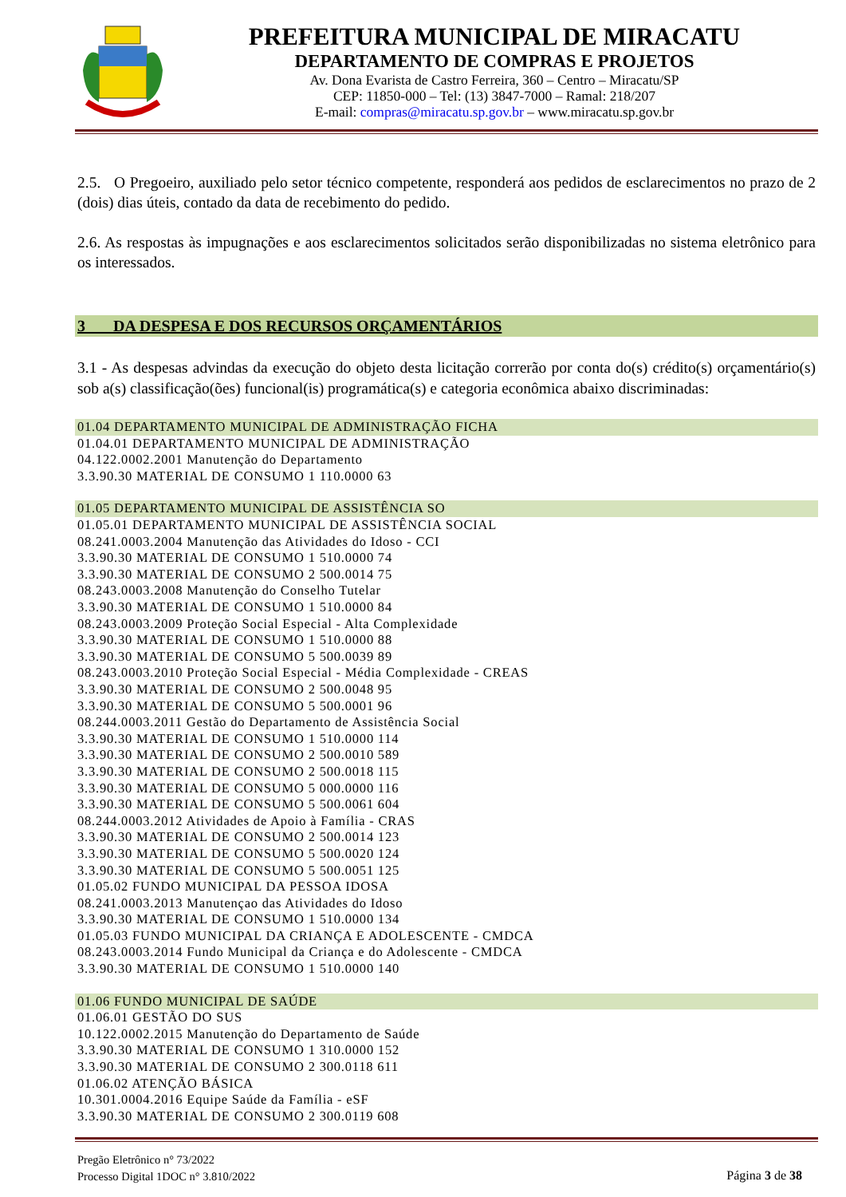PREFEITURA MUNICIPAL DE MIRACATU
DEPARTAMENTO DE COMPRAS E PROJETOS
Av. Dona Evarista de Castro Ferreira, 360 – Centro – Miracatu/SP
CEP: 11850-000 – Tel: (13) 3847-7000 – Ramal: 218/207
E-mail: compras@miracatu.sp.gov.br – www.miracatu.sp.gov.br
2.5. O Pregoeiro, auxiliado pelo setor técnico competente, responderá aos pedidos de esclarecimentos no prazo de 2 (dois) dias úteis, contado da data de recebimento do pedido.
2.6. As respostas às impugnações e aos esclarecimentos solicitados serão disponibilizadas no sistema eletrônico para os interessados.
3 DA DESPESA E DOS RECURSOS ORÇAMENTÁRIOS
3.1 - As despesas advindas da execução do objeto desta licitação correrão por conta do(s) crédito(s) orçamentário(s) sob a(s) classificação(ões) funcional(is) programática(s) e categoria econômica abaixo discriminadas:
01.04 DEPARTAMENTO MUNICIPAL DE ADMINISTRAÇÃO FICHA
01.04.01 DEPARTAMENTO MUNICIPAL DE ADMINISTRAÇÃO
04.122.0002.2001 Manutenção do Departamento
3.3.90.30 MATERIAL DE CONSUMO 1 110.0000 63
01.05 DEPARTAMENTO MUNICIPAL DE ASSISTÊNCIA SO
01.05.01 DEPARTAMENTO MUNICIPAL DE ASSISTÊNCIA SOCIAL
08.241.0003.2004 Manutenção das Atividades do Idoso - CCI
3.3.90.30 MATERIAL DE CONSUMO 1 510.0000 74
3.3.90.30 MATERIAL DE CONSUMO 2 500.0014 75
08.243.0003.2008 Manutenção do Conselho Tutelar
3.3.90.30 MATERIAL DE CONSUMO 1 510.0000 84
08.243.0003.2009 Proteção Social Especial - Alta Complexidade
3.3.90.30 MATERIAL DE CONSUMO 1 510.0000 88
3.3.90.30 MATERIAL DE CONSUMO 5 500.0039 89
08.243.0003.2010 Proteção Social Especial - Média Complexidade - CREAS
3.3.90.30 MATERIAL DE CONSUMO 2 500.0048 95
3.3.90.30 MATERIAL DE CONSUMO 5 500.0001 96
08.244.0003.2011 Gestão do Departamento de Assistência Social
3.3.90.30 MATERIAL DE CONSUMO 1 510.0000 114
3.3.90.30 MATERIAL DE CONSUMO 2 500.0010 589
3.3.90.30 MATERIAL DE CONSUMO 2 500.0018 115
3.3.90.30 MATERIAL DE CONSUMO 5 000.0000 116
3.3.90.30 MATERIAL DE CONSUMO 5 500.0061 604
08.244.0003.2012 Atividades de Apoio à Família - CRAS
3.3.90.30 MATERIAL DE CONSUMO 2 500.0014 123
3.3.90.30 MATERIAL DE CONSUMO 5 500.0020 124
3.3.90.30 MATERIAL DE CONSUMO 5 500.0051 125
01.05.02 FUNDO MUNICIPAL DA PESSOA IDOSA
08.241.0003.2013 Manutençao das Atividades do Idoso
3.3.90.30 MATERIAL DE CONSUMO 1 510.0000 134
01.05.03 FUNDO MUNICIPAL DA CRIANÇA E ADOLESCENTE - CMDCA
08.243.0003.2014 Fundo Municipal da Criança e do Adolescente - CMDCA
3.3.90.30 MATERIAL DE CONSUMO 1 510.0000 140
01.06 FUNDO MUNICIPAL DE SAÚDE
01.06.01 GESTÃO DO SUS
10.122.0002.2015 Manutenção do Departamento de Saúde
3.3.90.30 MATERIAL DE CONSUMO 1 310.0000 152
3.3.90.30 MATERIAL DE CONSUMO 2 300.0118 611
01.06.02 ATENÇÃO BÁSICA
10.301.0004.2016 Equipe Saúde da Família - eSF
3.3.90.30 MATERIAL DE CONSUMO 2 300.0119 608
Pregão Eletrônico n° 73/2022
Processo Digital 1DOC n° 3.810/2022
Página 3 de 38